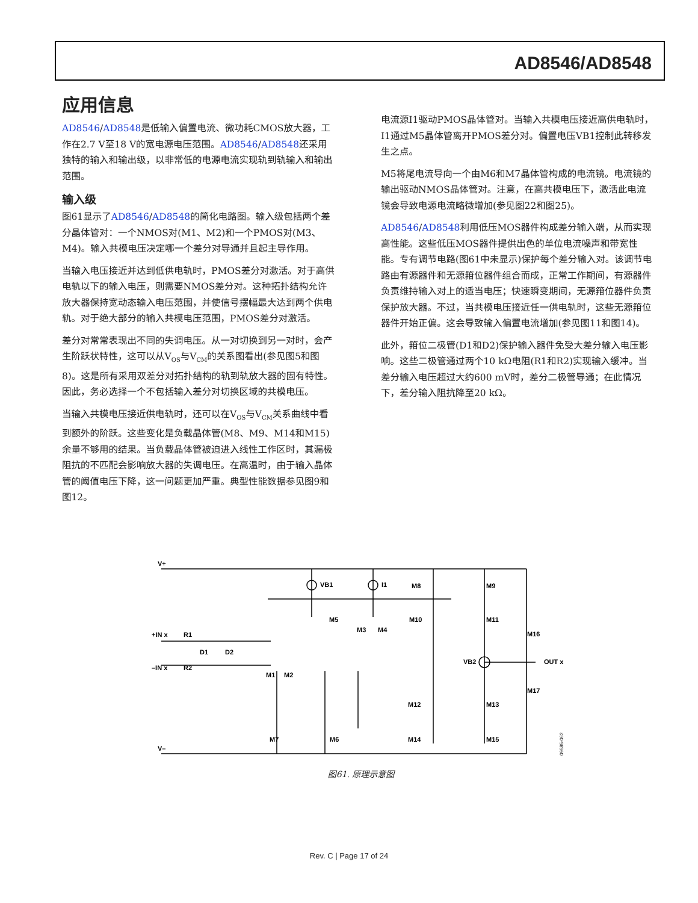AD8546/AD8548
应用信息
AD8546/AD8548是低输入偏置电流、微功耗CMOS放大器，工作在2.7 V至18 V的宽电源电压范围。AD8546/AD8548还采用独特的输入和输出级，以非常低的电源电流实现轨到轨输入和输出范围。
输入级
图61显示了AD8546/AD8548的简化电路图。输入级包括两个差分晶体管对：一个NMOS对(M1、M2)和一个PMOS对(M3、M4)。输入共模电压决定哪一个差分对导通并且起主导作用。
当输入电压接近并达到低供电轨时，PMOS差分对激活。对于高供电轨以下的输入电压，则需要NMOS差分对。这种拓扑结构允许放大器保持宽动态输入电压范围，并使信号摆幅最大达到两个供电轨。对于绝大部分的输入共模电压范围，PMOS差分对激活。
差分对常常表现出不同的失调电压。从一对切换到另一对时，会产生阶跃状特性，这可以从V<sub>OS</sub>与V<sub>CM</sub>的关系图看出(参见图5和图8)。这是所有采用双差分对拓扑结构的轨到轨放大器的固有特性。因此，务必选择一个不包括输入差分对切换区域的共模电压。
当输入共模电压接近供电轨时，还可以在V<sub>OS</sub>与V<sub>CM</sub>关系曲线中看到额外的阶跃。这些变化是负载晶体管(M8、M9、M14和M15)余量不够用的结果。当负载晶体管被迫进入线性工作区时，其漏极阻抗的不匹配会影响放大器的失调电压。在高温时，由于输入晶体管的阈值电压下降，这一问题更加严重。典型性能数据参见图9和图12。
电流源I1驱动PMOS晶体管对。当输入共模电压接近高供电轨时，I1通过M5晶体管离开PMOS差分对。偏置电压VB1控制此转移发生之点。
M5将尾电流导向一个由M6和M7晶体管构成的电流镜。电流镜的输出驱动NMOS晶体管对。注意，在高共模电压下，激活此电流镜会导致电源电流略微增加(参见图22和图25)。
AD8546/AD8548利用低压MOS器件构成差分输入端，从而实现高性能。这些低压MOS器件提供出色的单位电流噪声和带宽性能。专有调节电路(图61中未显示)保护每个差分输入对。该调节电路由有源器件和无源箝位器件组合而成，正常工作期间，有源器件负责维持输入对上的适当电压；快速瞬变期间，无源箝位器件负责保护放大器。不过，当共模电压接近任一供电轨时，这些无源箝位器件开始正偏。这会导致输入偏置电流增加(参见图11和图14)。
此外，箝位二极管(D1和D2)保护输入器件免受大差分输入电压影响。这些二极管通过两个10 kΩ电阻(R1和R2)实现输入缓冲。当差分输入电压超过大约600 mV时，差分二极管导通；在此情况下，差分输入阻抗降至20 kΩ。
V+
V–
VB1
I1
M8
M9
M5
M10
M11
M3
M4
M16
+IN x
R1
D1
D2
VB2
OUT x
–IN x
R2
M1
M2
M17
M12
M13
M7
M6
M14
M15
09585-062
图61. 原理示意图
Rev. C | Page 17 of 24